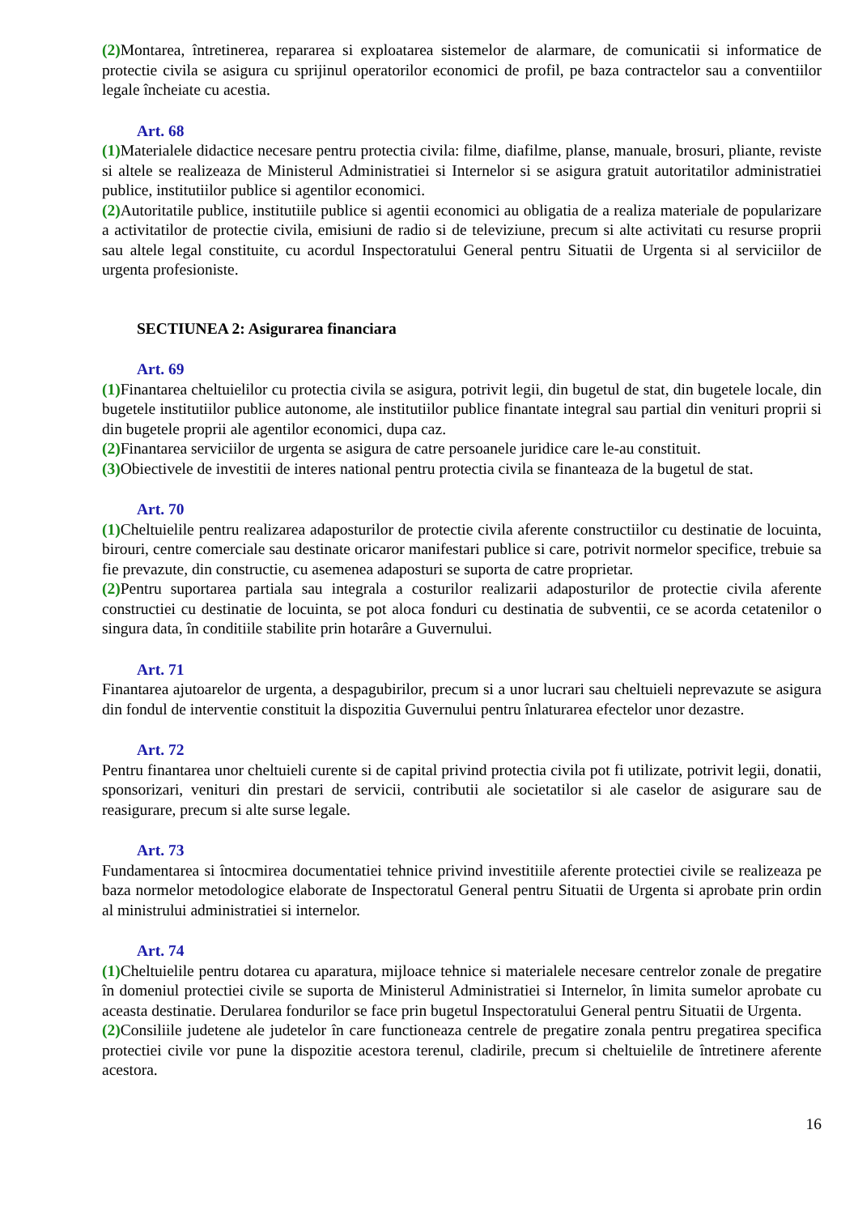(2) Montarea, întretinerea, repararea si exploatarea sistemelor de alarmare, de comunicatii si informatice de protectie civila se asigura cu sprijinul operatorilor economici de profil, pe baza contractelor sau a conventiilor legale încheiate cu acestia.
Art. 68
(1) Materialele didactice necesare pentru protectia civila: filme, diafilme, planse, manuale, brosuri, pliante, reviste si altele se realizeaza de Ministerul Administratiei si Internelor si se asigura gratuit autoritatilor administratiei publice, institutiilor publice si agentilor economici.
(2) Autoritatile publice, institutiile publice si agentii economici au obligatia de a realiza materiale de popularizare a activitatilor de protectie civila, emisiuni de radio si de televiziune, precum si alte activitati cu resurse proprii sau altele legal constituite, cu acordul Inspectoratului General pentru Situatii de Urgenta si al serviciilor de urgenta profesioniste.
SECTIUNEA 2: Asigurarea financiara
Art. 69
(1) Finantarea cheltuielilor cu protectia civila se asigura, potrivit legii, din bugetul de stat, din bugetele locale, din bugetele institutiilor publice autonome, ale institutiilor publice finantate integral sau partial din venituri proprii si din bugetele proprii ale agentilor economici, dupa caz.
(2) Finantarea serviciilor de urgenta se asigura de catre persoanele juridice care le-au constituit.
(3) Obiectivele de investitii de interes national pentru protectia civila se finanteaza de la bugetul de stat.
Art. 70
(1) Cheltuielile pentru realizarea adaposturilor de protectie civila aferente constructiilor cu destinatie de locuinta, birouri, centre comerciale sau destinate oricaror manifestari publice si care, potrivit normelor specifice, trebuie sa fie prevazute, din constructie, cu asemenea adaposturi se suporta de catre proprietar.
(2) Pentru suportarea partiala sau integrala a costurilor realizarii adaposturilor de protectie civila aferente constructiei cu destinatie de locuinta, se pot aloca fonduri cu destinatia de subventii, ce se acorda cetatenilor o singura data, în conditiile stabilite prin hotarâre a Guvernului.
Art. 71
Finantarea ajutoarelor de urgenta, a despagubirilor, precum si a unor lucrari sau cheltuieli neprevazute se asigura din fondul de interventie constituit la dispozitia Guvernului pentru înlaturarea efectelor unor dezastre.
Art. 72
Pentru finantarea unor cheltuieli curente si de capital privind protectia civila pot fi utilizate, potrivit legii, donatii, sponsorizari, venituri din prestari de servicii, contributii ale societatilor si ale caselor de asigurare sau de reasigurare, precum si alte surse legale.
Art. 73
Fundamentarea si întocmirea documentatiei tehnice privind investitiile aferente protectiei civile se realizeaza pe baza normelor metodologice elaborate de Inspectoratul General pentru Situatii de Urgenta si aprobate prin ordin al ministrului administratiei si internelor.
Art. 74
(1) Cheltuielile pentru dotarea cu aparatura, mijloace tehnice si materialele necesare centrelor zonale de pregatire în domeniul protectiei civile se suporta de Ministerul Administratiei si Internelor, în limita sumelor aprobate cu aceasta destinatie. Derularea fondurilor se face prin bugetul Inspectoratului General pentru Situatii de Urgenta.
(2) Consiliile judetene ale judetelor în care functioneaza centrele de pregatire zonala pentru pregatirea specifica protectiei civile vor pune la dispozitie acestora terenul, cladirile, precum si cheltuielile de întretinere aferente acestora.
16